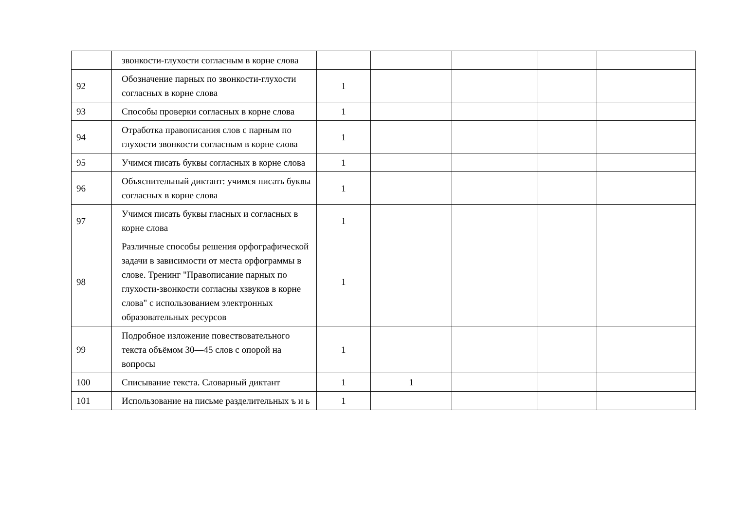| | звонкости-глухости согласным в корне слова | | | | | |
| 92 | Обозначение парных по звонкости-глухости согласных в корне слова | 1 | | | | |
| 93 | Способы проверки согласных в корне слова | 1 | | | | |
| 94 | Отработка правописания слов с парным по глухости звонкости согласным в корне слова | 1 | | | | |
| 95 | Учимся писать буквы согласных в корне слова | 1 | | | | |
| 96 | Объяснительный диктант: учимся писать буквы согласных в корне слова | 1 | | | | |
| 97 | Учимся писать буквы гласных и согласных в корне слова | 1 | | | | |
| 98 | Различные способы решения орфографической задачи в зависимости от места орфограммы в слове. Тренинг "Правописание парных по глухости-звонкости согласны хзвуков в корне слова" с использованием электронных образовательных ресурсов | 1 | | | | |
| 99 | Подробное изложение повествовательного текста объёмом 30—45 слов с опорой на вопросы | 1 | | | | |
| 100 | Списывание текста. Словарный диктант | 1 | 1 | | | |
| 101 | Использование на письме разделительных ъ и ь | 1 | | | | |